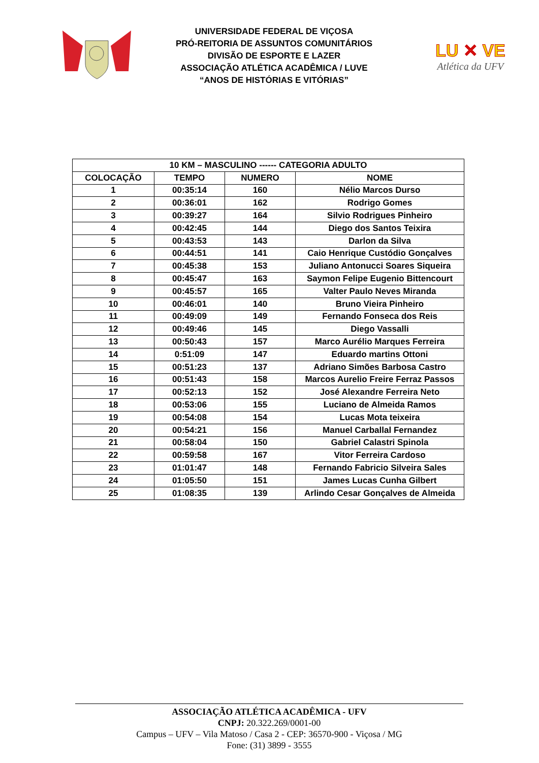UNIVERSIDADE FEDERAL DE VIÇOSA
PRÓ-REITORIA DE ASSUNTOS COMUNITÁRIOS
DIVISÃO DE ESPORTE E LAZER
ASSOCIAÇÃO ATLÉTICA ACADÊMICA / LUVE
“ANOS DE HISTÓRIAS E VITÓRIAS”
LU ✕ VE
Atlética da UFV
| 10 KM – MASCULINO ------ CATEGORIA ADULTO | | | |
| --- | --- | --- | --- |
| COLOCAÇÃO | TEMPO | NUMERO | NOME |
| 1 | 00:35:14 | 160 | Nélio Marcos Durso |
| 2 | 00:36:01 | 162 | Rodrigo Gomes |
| 3 | 00:39:27 | 164 | Silvio Rodrigues Pinheiro |
| 4 | 00:42:45 | 144 | Diego dos Santos Teixira |
| 5 | 00:43:53 | 143 | Darlon da Silva |
| 6 | 00:44:51 | 141 | Caio Henrique Custódio Gonçalves |
| 7 | 00:45:38 | 153 | Juliano Antonucci Soares Siqueira |
| 8 | 00:45:47 | 163 | Saymon Felipe Eugenio Bittencourt |
| 9 | 00:45:57 | 165 | Valter Paulo Neves Miranda |
| 10 | 00:46:01 | 140 | Bruno Vieira Pinheiro |
| 11 | 00:49:09 | 149 | Fernando Fonseca dos Reis |
| 12 | 00:49:46 | 145 | Diego Vassalli |
| 13 | 00:50:43 | 157 | Marco Aurélio Marques Ferreira |
| 14 | 0:51:09 | 147 | Eduardo martins Ottoni |
| 15 | 00:51:23 | 137 | Adriano Simões Barbosa Castro |
| 16 | 00:51:43 | 158 | Marcos Aurelio Freire Ferraz Passos |
| 17 | 00:52:13 | 152 | José Alexandre Ferreira Neto |
| 18 | 00:53:06 | 155 | Luciano de Almeida Ramos |
| 19 | 00:54:08 | 154 | Lucas Mota teixeira |
| 20 | 00:54:21 | 156 | Manuel Carballal Fernandez |
| 21 | 00:58:04 | 150 | Gabriel Calastri Spinola |
| 22 | 00:59:58 | 167 | Vitor Ferreira Cardoso |
| 23 | 01:01:47 | 148 | Fernando Fabricio Silveira Sales |
| 24 | 01:05:50 | 151 | James Lucas Cunha Gilbert |
| 25 | 01:08:35 | 139 | Arlindo Cesar Gonçalves de Almeida |
ASSOCIAÇÃO ATLÉTICA ACADÊMICA - UFV
CNPJ: 20.322.269/0001-00
Campus – UFV – Vila Matoso / Casa 2 - CEP: 36570-900 - Viçosa / MG
Fone: (31) 3899 - 3555